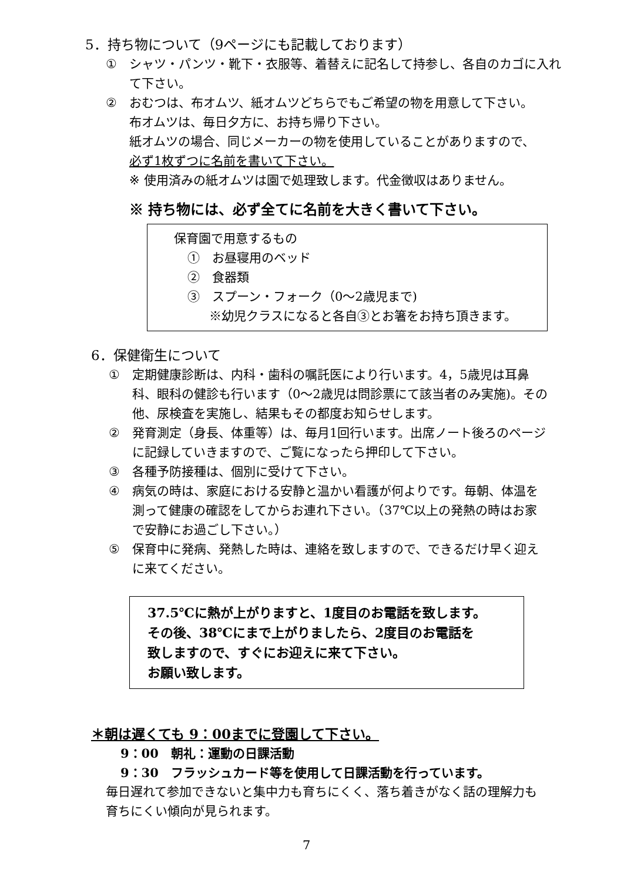5．持ち物について（9ページにも記載しております）
① シャツ・パンツ・靴下・衣服等、着替えに記名して持参し、各自のカゴに入れて下さい。
② おむつは、布オムツ、紙オムツどちらでもご希望の物を用意して下さい。
布オムツは、毎日夕方に、お持ち帰り下さい。
紙オムツの場合、同じメーカーの物を使用していることがありますので、
必ず1枚ずつに名前を書いて下さい。
※ 使用済みの紙オムツは園で処理致します。代金徴収はありません。
※ 持ち物には、必ず全てに名前を大きく書いて下さい。
保育園で用意するもの
①　お昼寝用のベッド
②　食器類
③　スプーン・フォーク（0～2歳児まで)
※幼児クラスになると各自③とお箸をお持ち頂きます。
6．保健衛生について
① 定期健康診断は、内科・歯科の嘱託医により行います。4，5歳児は耳鼻科、眼科の健診も行います（0～2歳児は問診票にて該当者のみ実施)。その他、尿検査を実施し、結果もその都度お知らせします。
② 発育測定（身長、体重等）は、毎月1回行います。出席ノート後ろのページに記録していきますので、ご覧になったら押印して下さい。
③ 各種予防接種は、個別に受けて下さい。
④ 病気の時は、家庭における安静と温かい看護が何よりです。毎朝、体温を測って健康の確認をしてからお連れ下さい。（37℃以上の発熱の時はお家で安静にお過ごし下さい。）
⑤ 保育中に発病、発熱した時は、連絡を致しますので、できるだけ早く迎えに来てください。
37.5℃に熱が上がりますと、1度目のお電話を致します。
その後、38℃にまで上がりましたら、2度目のお電話を
致しますので、すぐにお迎えに来て下さい。
お願い致します。
＊朝は遅くても 9：00までに登園して下さい。
9：00　朝礼：運動の日課活動
9：30　フラッシュカード等を使用して日課活動を行っています。
毎日遅れて参加できないと集中力も育ちにくく、落ち着きがなく話の理解力も育ちにくい傾向が見られます。
7